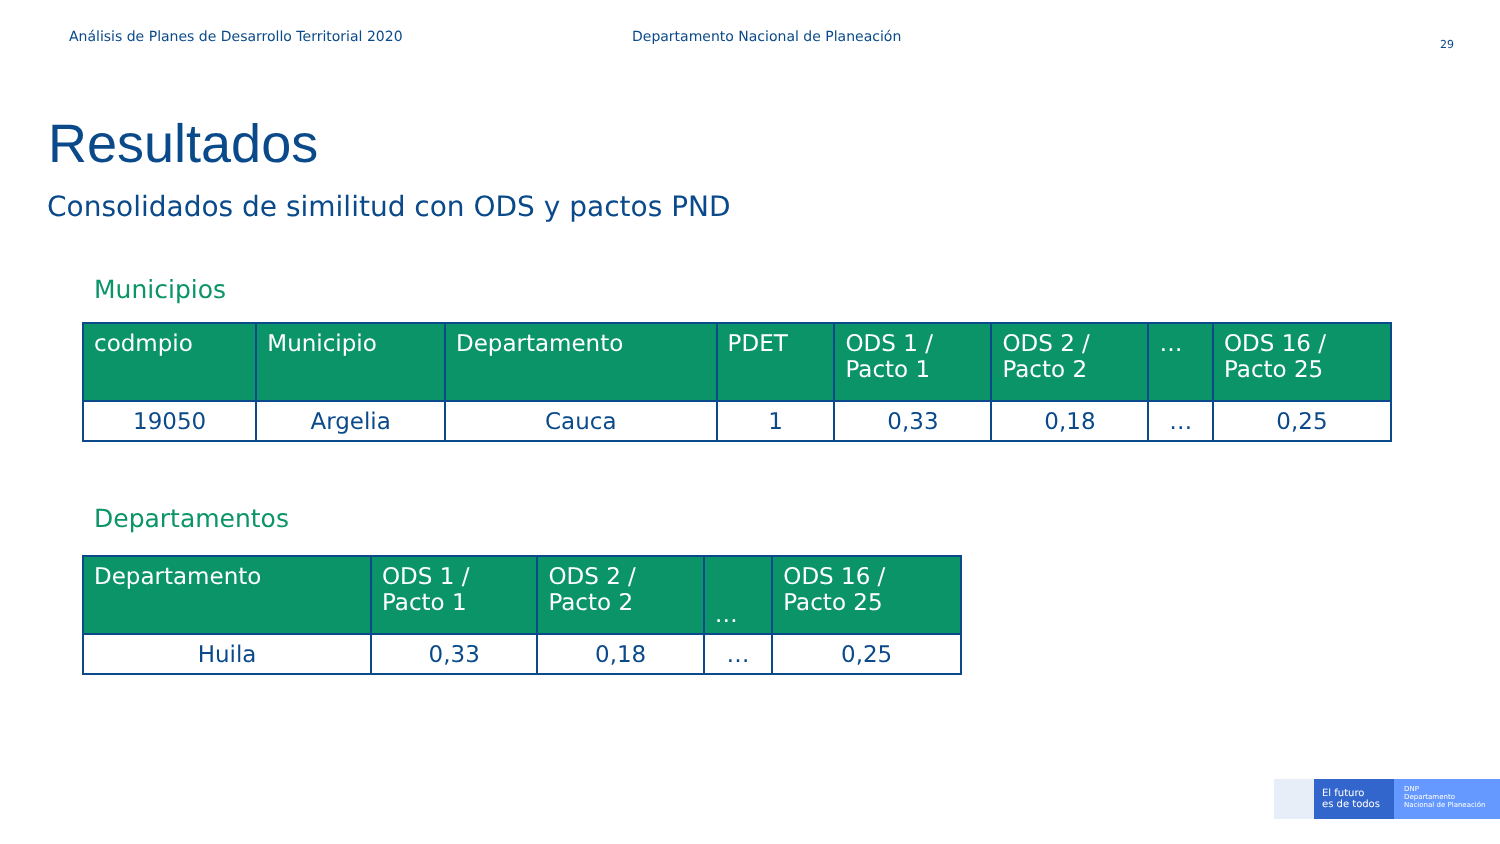Análisis de Planes de Desarrollo Territorial 2020 Departamento Nacional de Planeación
29
Resultados
Consolidados de similitud con ODS y pactos PND
Municipios
| codmpio | Municipio | Departamento | PDET | ODS 1 / Pacto 1 | ODS 2 / Pacto 2 | … | ODS 16 / Pacto 25 |
| --- | --- | --- | --- | --- | --- | --- | --- |
| 19050 | Argelia | Cauca | 1 | 0,33 | 0,18 | … | 0,25 |
Departamentos
| Departamento | ODS 1 / Pacto 1 | ODS 2 / Pacto 2 | … | ODS 16 / Pacto 25 |
| --- | --- | --- | --- | --- |
| Huila | 0,33 | 0,18 | … | 0,25 |
El futuro
es de todos
DNP
Departamento
Nacional de Planeación